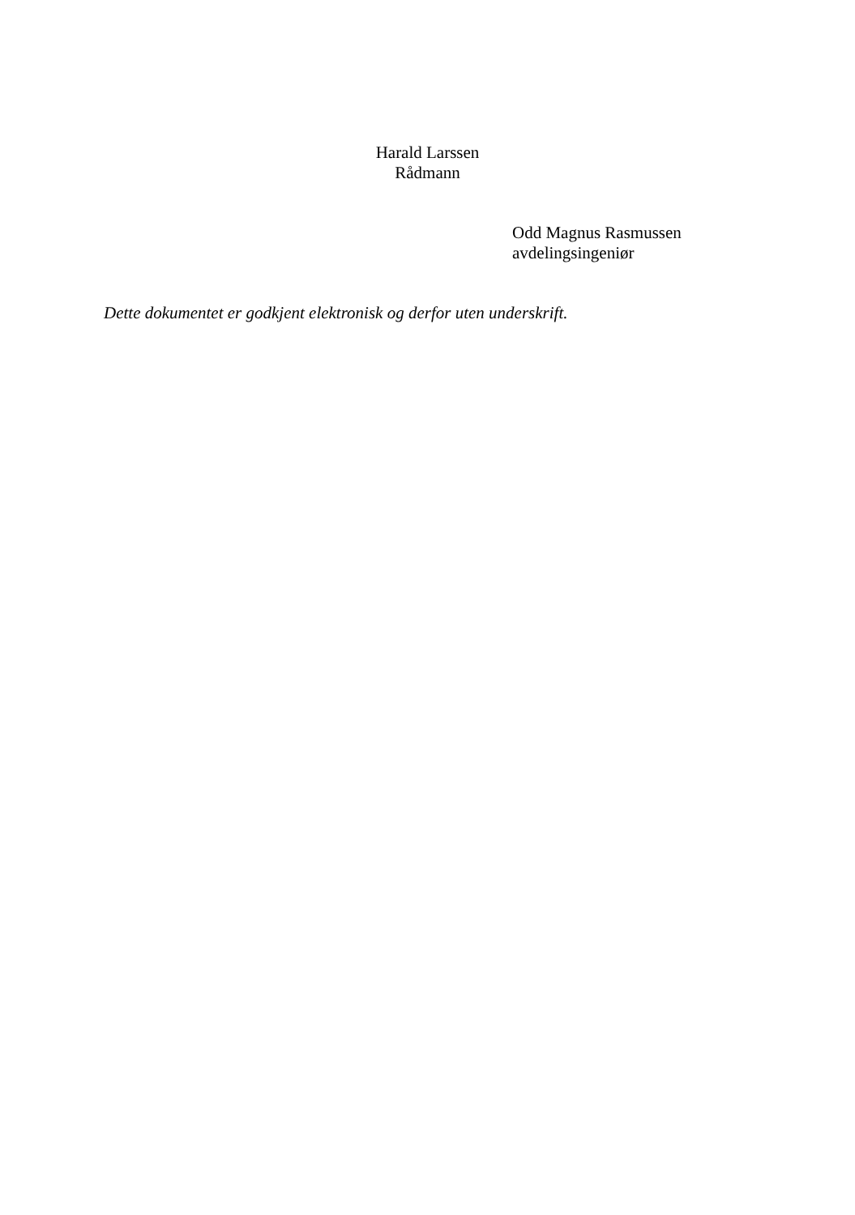Harald Larssen
Rådmann
Odd Magnus Rasmussen
avdelingsingeniør
Dette dokumentet er godkjent elektronisk og derfor uten underskrift.